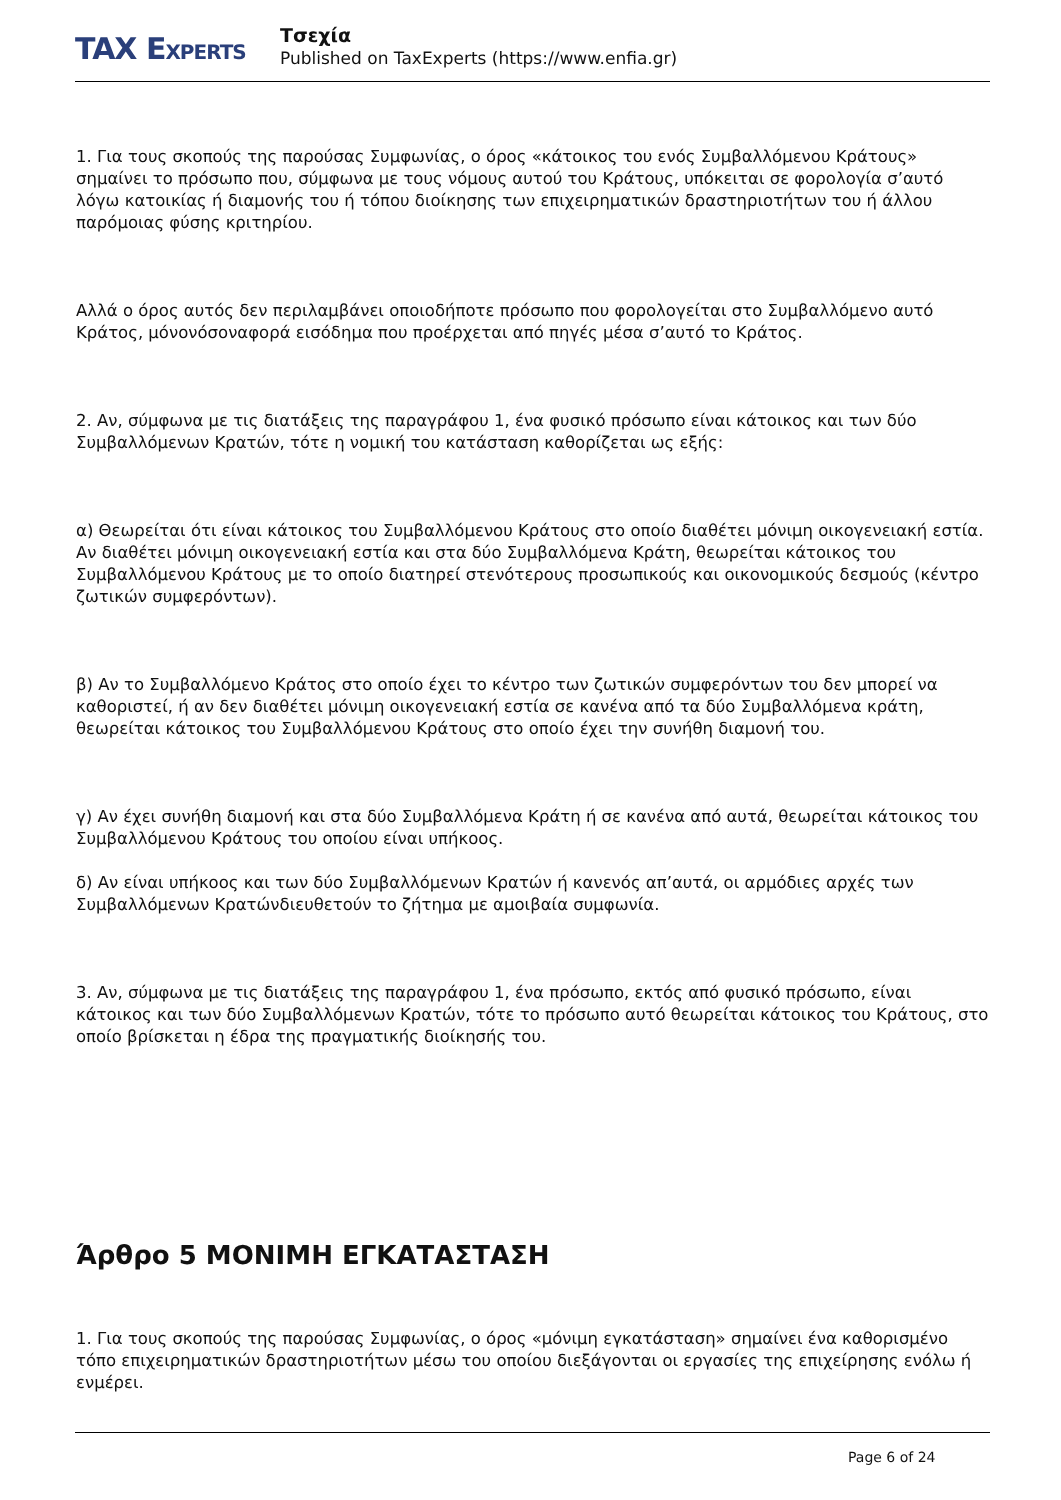TAX EXPERTS
Τσεχία
Published on TaxExperts (https://www.enfia.gr)
1. Για τους σκοπούς της παρούσας Συμφωνίας, ο όρος «κάτοικος του ενός Συμβαλλόμενου Κράτους» σημαίνει το πρόσωπο που, σύμφωνα με τους νόμους αυτού του Κράτους, υπόκειται σε φορολογία σ’αυτό λόγω κατοικίας ή διαμονής του ή τόπου διοίκησης των επιχειρηματικών δραστηριοτήτων του ή άλλου παρόμοιας φύσης κριτηρίου.
Αλλά ο όρος αυτός δεν περιλαμβάνει οποιοδήποτε πρόσωπο που φορολογείται στο Συμβαλλόμενο αυτό Κράτος, μόνονόσοναφορά εισόδημα που προέρχεται από πηγές μέσα σ’αυτό το Κράτος.
2. Αν, σύμφωνα με τις διατάξεις της παραγράφου 1, ένα φυσικό πρόσωπο είναι κάτοικος και των δύο Συμβαλλόμενων Κρατών, τότε η νομική του κατάσταση καθορίζεται ως εξής:
α) Θεωρείται ότι είναι κάτοικος του Συμβαλλόμενου Κράτους στο οποίο διαθέτει μόνιμη οικογενειακή εστία. Αν διαθέτει μόνιμη οικογενειακή εστία και στα δύο Συμβαλλόμενα Κράτη, θεωρείται κάτοικος του Συμβαλλόμενου Κράτους με το οποίο διατηρεί στενότερους προσωπικούς και οικονομικούς δεσμούς (κέντρο ζωτικών συμφερόντων).
β) Αν το Συμβαλλόμενο Κράτος στο οποίο έχει το κέντρο των ζωτικών συμφερόντων του δεν μπορεί να καθοριστεί, ή αν δεν διαθέτει μόνιμη οικογενειακή εστία σε κανένα από τα δύο Συμβαλλόμενα κράτη, θεωρείται κάτοικος του Συμβαλλόμενου Κράτους στο οποίο έχει την συνήθη διαμονή του.
γ) Αν έχει συνήθη διαμονή και στα δύο Συμβαλλόμενα Κράτη ή σε κανένα από αυτά, θεωρείται κάτοικος του Συμβαλλόμενου Κράτους του οποίου είναι υπήκοος.
δ) Αν είναι υπήκοος και των δύο Συμβαλλόμενων Κρατών ή κανενός απ’αυτά, οι αρμόδιες αρχές των Συμβαλλόμενων Κρατώνδιευθετούν το ζήτημα με αμοιβαία συμφωνία.
3. Αν, σύμφωνα με τις διατάξεις της παραγράφου 1, ένα πρόσωπο, εκτός από φυσικό πρόσωπο, είναι κάτοικος και των δύο Συμβαλλόμενων Κρατών, τότε το πρόσωπο αυτό θεωρείται κάτοικος του Κράτους, στο οποίο βρίσκεται η έδρα της πραγματικής διοίκησής του.
Άρθρο 5 ΜΟΝΙΜΗ ΕΓΚΑΤΑΣΤΑΣΗ
1. Για τους σκοπούς της παρούσας Συμφωνίας, ο όρος «μόνιμη εγκατάσταση» σημαίνει ένα καθορισμένο τόπο επιχειρηματικών δραστηριοτήτων μέσω του οποίου διεξάγονται οι εργασίες της επιχείρησης ενόλω ή ενμέρει.
Page 6 of 24